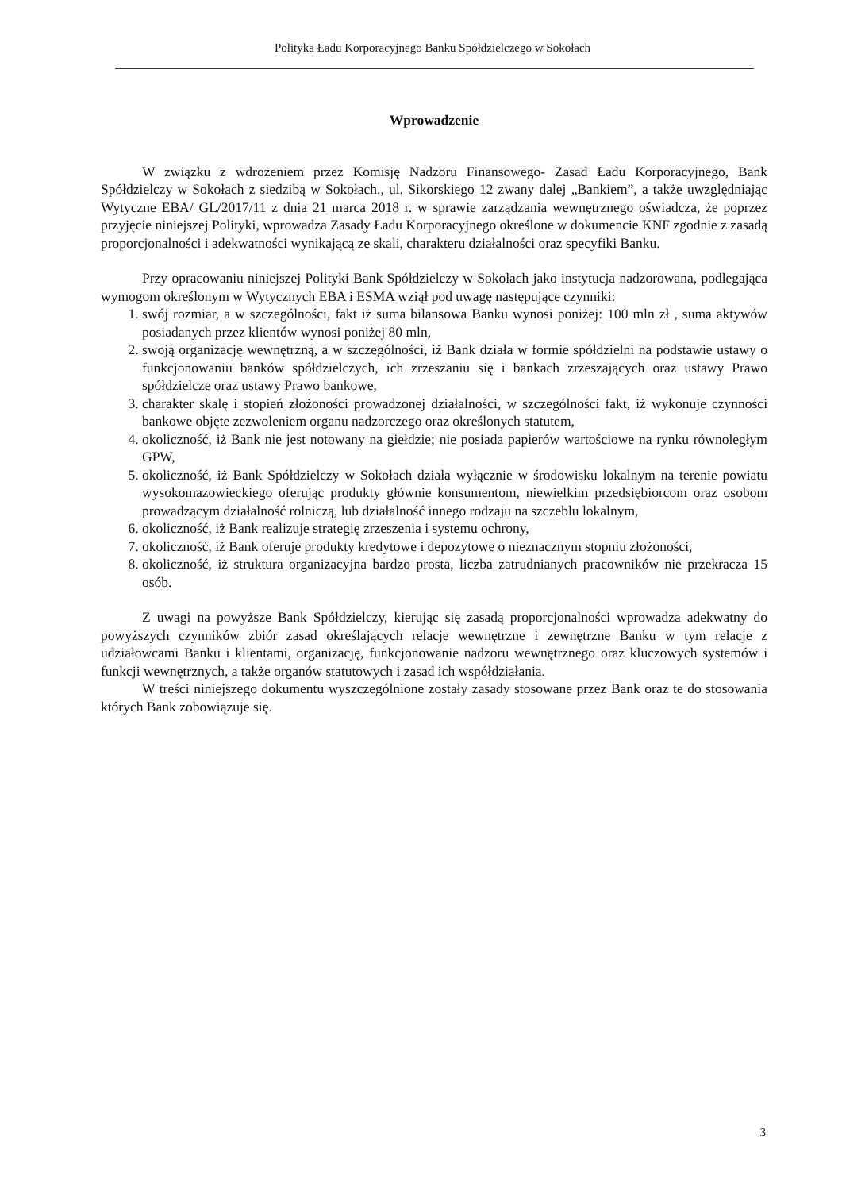Polityka Ładu Korporacyjnego Banku Spółdzielczego w Sokołach
Wprowadzenie
W związku z wdrożeniem przez Komisję Nadzoru Finansowego- Zasad Ładu Korporacyjnego, Bank Spółdzielczy w Sokołach z siedzibą w Sokołach., ul. Sikorskiego 12 zwany dalej „Bankiem”, a także uwzględniając Wytyczne EBA/ GL/2017/11 z dnia 21 marca 2018 r. w sprawie zarządzania wewnętrznego oświadcza, że poprzez przyjęcie niniejszej Polityki, wprowadza Zasady Ładu Korporacyjnego określone w dokumencie KNF zgodnie z zasadą proporcjonalności i adekwatności wynikającą ze skali, charakteru działalności oraz specyfiki Banku.
Przy opracowaniu niniejszej Polityki Bank Spółdzielczy w Sokołach jako instytucja nadzorowana, podlegająca wymogom określonym w Wytycznych EBA i ESMA wziął pod uwagę następujące czynniki:
1. swój rozmiar, a w szczególności, fakt iż suma bilansowa Banku wynosi poniżej: 100 mln zł , suma aktywów posiadanych przez klientów wynosi poniżej 80 mln,
2. swoją organizację wewnętrzną, a w szczególności, iż Bank działa w formie spółdzielni na podstawie ustawy o funkcjonowaniu banków spółdzielczych, ich zrzeszaniu się i bankach zrzeszających oraz ustawy Prawo spółdzielcze oraz ustawy Prawo bankowe,
3. charakter skalę i stopień złożoności prowadzonej działalności, w szczególności fakt, iż wykonuje czynności bankowe objęte zezwoleniem organu nadzorczego oraz określonych statutem,
4. okoliczność, iż Bank nie jest notowany na giełdzie; nie posiada papierów wartościowe na rynku równoległym GPW,
5. okoliczność, iż Bank Spółdzielczy w Sokołach działa wyłącznie w środowisku lokalnym na terenie powiatu wysokomazowieckiego oferując produkty głównie konsumentom, niewielkim przedsiębiorcom oraz osobom prowadzącym działalność rolniczą, lub działalność innego rodzaju na szczeblu lokalnym,
6. okoliczność, iż Bank realizuje strategię zrzeszenia i systemu ochrony,
7. okoliczność, iż Bank oferuje produkty kredytowe i depozytowe o nieznacznym stopniu złożoności,
8. okoliczność, iż struktura organizacyjna bardzo prosta, liczba zatrudnianych pracowników nie przekracza 15 osób.
Z uwagi na powyższe Bank Spółdzielczy, kierując się zasadą proporcjonalności wprowadza adekwatny do powyższych czynników zbiór zasad określających relacje wewnętrzne i zewnętrzne Banku w tym relacje z udziałowcami Banku i klientami, organizację, funkcjonowanie nadzoru wewnętrznego oraz kluczowych systemów i funkcji wewnętrznych, a także organów statutowych i zasad ich współdziałania.
W treści niniejszego dokumentu wyszczególnione zostały zasady stosowane przez Bank oraz te do stosowania których Bank zobowiązuje się.
3